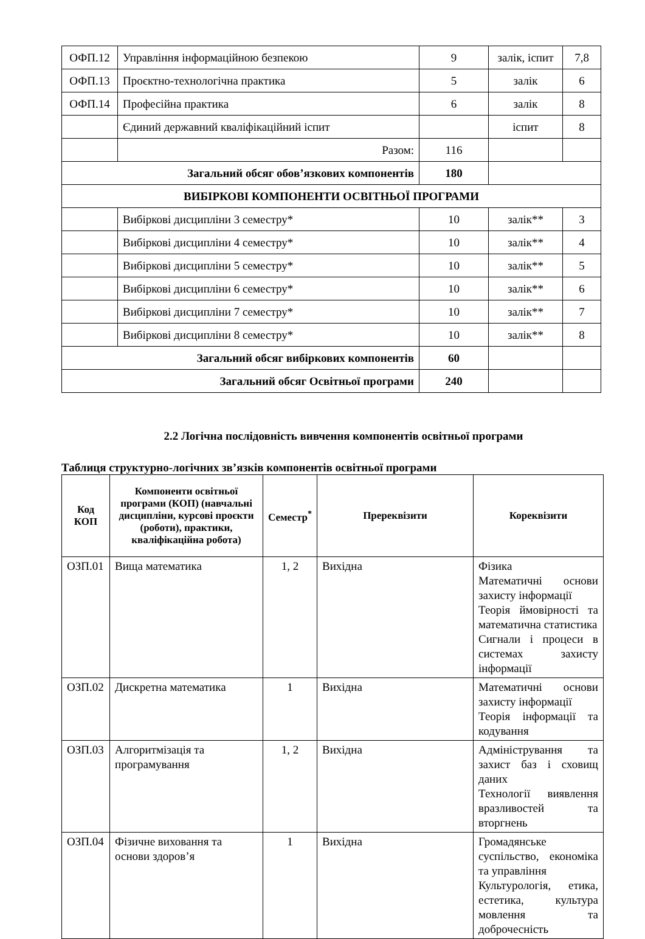| ОФП.12 | Управління інформаційною безпекою | 9 | залік, іспит | 7,8 |
| ОФП.13 | Проєктно-технологічна практика | 5 | залік | 6 |
| ОФП.14 | Професійна практика | 6 | залік | 8 |
| | Єдиний державний кваліфікаційний іспит | | іспит | 8 |
| | Разом: | 116 | | |
| Загальний обсяг обов’язкових компонентів | | 180 | | |
| ВИБІРКОВІ КОМПОНЕНТИ ОСВІТНЬОЇ ПРОГРАМИ | | | | |
| | Вибіркові дисципліни 3 семестру* | 10 | залік** | 3 |
| | Вибіркові дисципліни 4 семестру* | 10 | залік** | 4 |
| | Вибіркові дисципліни 5 семестру* | 10 | залік** | 5 |
| | Вибіркові дисципліни 6 семестру* | 10 | залік** | 6 |
| | Вибіркові дисципліни 7 семестру* | 10 | залік** | 7 |
| | Вибіркові дисципліни 8 семестру* | 10 | залік** | 8 |
| Загальний обсяг вибіркових компонентів | | 60 | | |
| Загальний обсяг Освітньої програми | | 240 | | |
2.2 Логічна послідовність вивчення компонентів освітньої програми
Таблиця структурно-логічних зв’язків компонентів освітньої програми
| Код КОП | Компоненти освітньої програми (КОП) (навчальні дисципліни, курсові проєкти (роботи), практики, кваліфікаційна робота) | Семестр<sup>*</sup> | Пререквізити | Кореквізити |
| --- | --- | --- | --- | --- |
| ОЗП.01 | Вища математика | 1, 2 | Вихідна | Фізика Математичні основи захисту інформації Теорія ймовірності та математична статистика Сигнали і процеси в системах захисту інформації |
| ОЗП.02 | Дискретна математика | 1 | Вихідна | Математичні основи захисту інформації Теорія інформації та кодування |
| ОЗП.03 | Алгоритмізація та програмування | 1, 2 | Вихідна | Адміністрування та захист баз і сховищ даних Технології виявлення вразливостей та вторгнень |
| ОЗП.04 | Фізичне виховання та основи здоров’я | 1 | Вихідна | Громадянське суспільство, економіка та управління Культурологія, етика, естетика, культура мовлення та доброчесність |